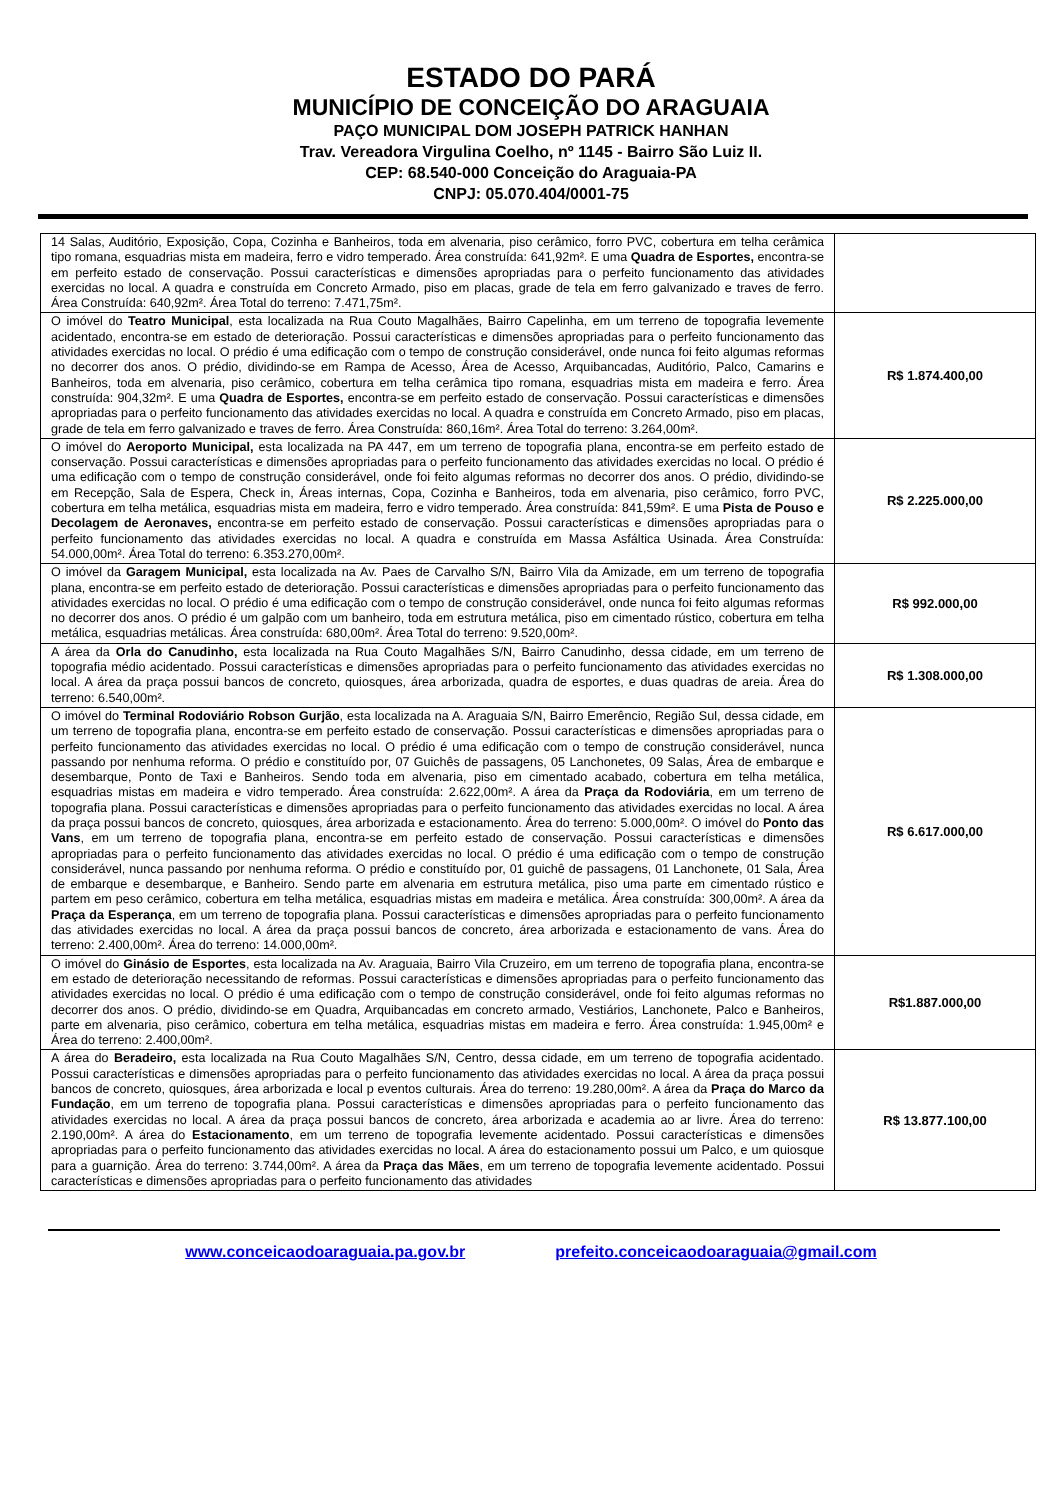ESTADO DO PARÁ
MUNICÍPIO DE CONCEIÇÃO DO ARAGUAIA
PAÇO MUNICIPAL DOM JOSEPH PATRICK HANHAN
Trav. Vereadora Virgulina Coelho, nº 1145 - Bairro São Luiz II.
CEP: 68.540-000 Conceição do Araguaia-PA
CNPJ: 05.070.404/0001-75
| 14 Salas, Auditório, Exposição, Copa, Cozinha e Banheiros, toda em alvenaria, piso cerâmico, forro PVC, cobertura em telha cerâmica tipo romana, esquadrias mista em madeira, ferro e vidro temperado. Área construída: 641,92m². E uma Quadra de Esportes, encontra-se em perfeito estado de conservação. Possui características e dimensões apropriadas para o perfeito funcionamento das atividades exercidas no local. A quadra e construída em Concreto Armado, piso em placas, grade de tela em ferro galvanizado e traves de ferro. Área Construída: 640,92m². Área Total do terreno: 7.471,75m². | |
| O imóvel do Teatro Municipal , esta localizada na Rua Couto Magalhães, Bairro Capelinha, em um terreno de topografia levemente acidentado, encontra-se em estado de deterioração. Possui características e dimensões apropriadas para o perfeito funcionamento das atividades exercidas no local. O prédio é uma edificação com o tempo de construção considerável, onde nunca foi feito algumas reformas no decorrer dos anos. O prédio, dividindo-se em Rampa de Acesso, Área de Acesso, Arquibancadas, Auditório, Palco, Camarins e Banheiros, toda em alvenaria, piso cerâmico, cobertura em telha cerâmica tipo romana, esquadrias mista em madeira e ferro. Área construída: 904,32m². E uma Quadra de Esportes, encontra-se em perfeito estado de conservação. Possui características e dimensões apropriadas para o perfeito funcionamento das atividades exercidas no local. A quadra e construída em Concreto Armado, piso em placas, grade de tela em ferro galvanizado e traves de ferro. Área Construída: 860,16m². Área Total do terreno: 3.264,00m². | R$ 1.874.400,00 |
| O imóvel do Aeroporto Municipal, esta localizada na PA 447, em um terreno de topografia plana, encontra-se em perfeito estado de conservação. Possui características e dimensões apropriadas para o perfeito funcionamento das atividades exercidas no local. O prédio é uma edificação com o tempo de construção considerável, onde foi feito algumas reformas no decorrer dos anos. O prédio, dividindo-se em Recepção, Sala de Espera, Check in, Áreas internas, Copa, Cozinha e Banheiros, toda em alvenaria, piso cerâmico, forro PVC, cobertura em telha metálica, esquadrias mista em madeira, ferro e vidro temperado. Área construída: 841,59m². E uma Pista de Pouso e Decolagem de Aeronaves, encontra-se em perfeito estado de conservação. Possui características e dimensões apropriadas para o perfeito funcionamento das atividades exercidas no local. A quadra e construída em Massa Asfáltica Usinada. Área Construída: 54.000,00m². Área Total do terreno: 6.353.270,00m². | R$ 2.225.000,00 |
| O imóvel da Garagem Municipal, esta localizada na Av. Paes de Carvalho S/N, Bairro Vila da Amizade, em um terreno de topografia plana, encontra-se em perfeito estado de deterioração. Possui características e dimensões apropriadas para o perfeito funcionamento das atividades exercidas no local. O prédio é uma edificação com o tempo de construção considerável, onde nunca foi feito algumas reformas no decorrer dos anos. O prédio é um galpão com um banheiro, toda em estrutura metálica, piso em cimentado rústico, cobertura em telha metálica, esquadrias metálicas. Área construída: 680,00m². Área Total do terreno: 9.520,00m². | R$ 992.000,00 |
| A área da Orla do Canudinho, esta localizada na Rua Couto Magalhães S/N, Bairro Canudinho, dessa cidade, em um terreno de topografia médio acidentado. Possui características e dimensões apropriadas para o perfeito funcionamento das atividades exercidas no local. A área da praça possui bancos de concreto, quiosques, área arborizada, quadra de esportes, e duas quadras de areia. Área do terreno: 6.540,00m². | R$ 1.308.000,00 |
| O imóvel do Terminal Rodoviário Robson Gurjão , esta localizada na A. Araguaia S/N, Bairro Emerêncio, Região Sul, dessa cidade, em um terreno de topografia plana, encontra-se em perfeito estado de conservação. Possui características e dimensões apropriadas para o perfeito funcionamento das atividades exercidas no local. O prédio é uma edificação com o tempo de construção considerável, nunca passando por nenhuma reforma. O prédio e constituído por, 07 Guichês de passagens, 05 Lanchonetes, 09 Salas, Área de embarque e desembarque, Ponto de Taxi e Banheiros. Sendo toda em alvenaria, piso em cimentado acabado, cobertura em telha metálica, esquadrias mistas em madeira e vidro temperado. Área construída: 2.622,00m². A área da Praça da Rodoviária , em um terreno de topografia plana. Possui características e dimensões apropriadas para o perfeito funcionamento das atividades exercidas no local. A área da praça possui bancos de concreto, quiosques, área arborizada e estacionamento. Área do terreno: 5.000,00m². O imóvel do Ponto das Vans , em um terreno de topografia plana, encontra-se em perfeito estado de conservação. Possui características e dimensões apropriadas para o perfeito funcionamento das atividades exercidas no local. O prédio é uma edificação com o tempo de construção considerável, nunca passando por nenhuma reforma. O prédio e constituído por, 01 guichê de passagens, 01 Lanchonete, 01 Sala, Área de embarque e desembarque, e Banheiro. Sendo parte em alvenaria em estrutura metálica, piso uma parte em cimentado rústico e partem em peso cerâmico, cobertura em telha metálica, esquadrias mistas em madeira e metálica. Área construída: 300,00m². A área da Praça da Esperança , em um terreno de topografia plana. Possui características e dimensões apropriadas para o perfeito funcionamento das atividades exercidas no local. A área da praça possui bancos de concreto, área arborizada e estacionamento de vans. Área do terreno: 2.400,00m². Área do terreno: 14.000,00m². | R$ 6.617.000,00 |
| O imóvel do Ginásio de Esportes , esta localizada na Av. Araguaia, Bairro Vila Cruzeiro, em um terreno de topografia plana, encontra-se em estado de deterioração necessitando de reformas. Possui características e dimensões apropriadas para o perfeito funcionamento das atividades exercidas no local. O prédio é uma edificação com o tempo de construção considerável, onde foi feito algumas reformas no decorrer dos anos. O prédio, dividindo-se em Quadra, Arquibancadas em concreto armado, Vestiários, Lanchonete, Palco e Banheiros, parte em alvenaria, piso cerâmico, cobertura em telha metálica, esquadrias mistas em madeira e ferro. Área construída: 1.945,00m² e Área do terreno: 2.400,00m². | R$1.887.000,00 |
| A área do Beradeiro, esta localizada na Rua Couto Magalhães S/N, Centro, dessa cidade, em um terreno de topografia acidentado. Possui características e dimensões apropriadas para o perfeito funcionamento das atividades exercidas no local. A área da praça possui bancos de concreto, quiosques, área arborizada e local p eventos culturais. Área do terreno: 19.280,00m². A área da Praça do Marco da Fundação , em um terreno de topografia plana. Possui características e dimensões apropriadas para o perfeito funcionamento das atividades exercidas no local. A área da praça possui bancos de concreto, área arborizada e academia ao ar livre. Área do terreno: 2.190,00m². A área do Estacionamento , em um terreno de topografia levemente acidentado. Possui características e dimensões apropriadas para o perfeito funcionamento das atividades exercidas no local. A área do estacionamento possui um Palco, e um quiosque para a guarnição. Área do terreno: 3.744,00m². A área da Praça das Mães , em um terreno de topografia levemente acidentado. Possui características e dimensões apropriadas para o perfeito funcionamento das atividades | R$ 13.877.100,00 |
www.conceicaodoaraguaia.pa.gov.br prefeito.conceicaodoaraguaia@gmail.com